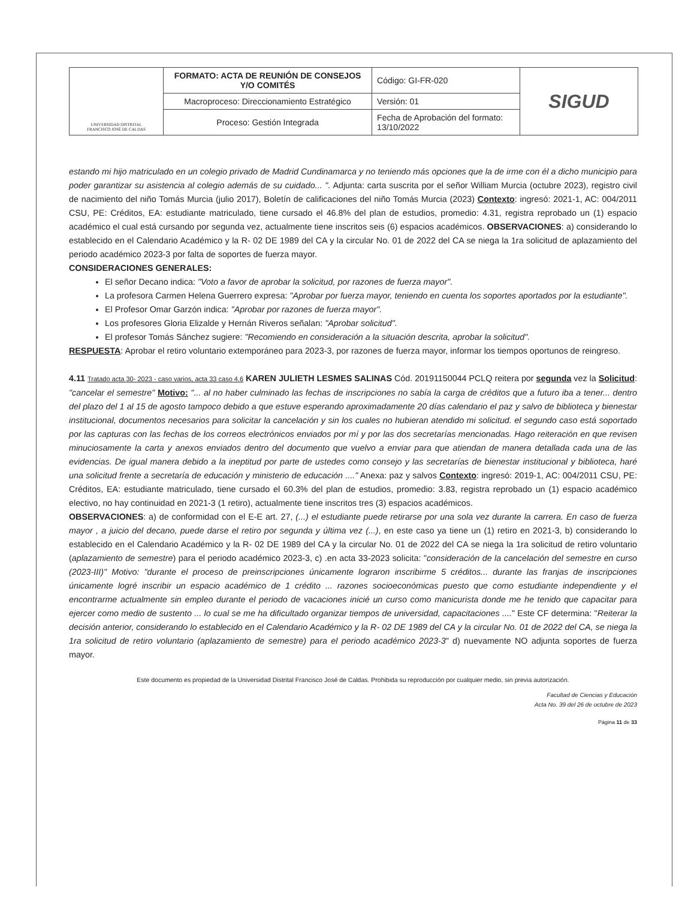| UNIVERSIDAD DISTRITAL FRANCISCO JOSÉ DE CALDAS | FORMATO: ACTA DE REUNIÓN DE CONSEJOS Y/O COMITÉS | Código: GI-FR-020 | SIGUD |
| | Macroproceso: Direccionamiento Estratégico | Versión: 01 | |
| | Proceso: Gestión Integrada | Fecha de Aprobación del formato: 13/10/2022 | |
estando mi hijo matriculado en un colegio privado de Madrid Cundinamarca y no teniendo más opciones que la de irme con él a dicho municipio para poder garantizar su asistencia al colegio además de su cuidado... ". Adjunta: carta suscrita por el señor William Murcia (octubre 2023), registro civil de nacimiento del niño Tomás Murcia (julio 2017), Boletín de calificaciones del niño Tomás Murcia (2023) Contexto: ingresó: 2021-1, AC: 004/2011 CSU, PE: Créditos, EA: estudiante matriculado, tiene cursado el 46.8% del plan de estudios, promedio: 4.31, registra reprobado un (1) espacio académico el cual está cursando por segunda vez, actualmente tiene inscritos seis (6) espacios académicos. OBSERVACIONES: a) considerando lo establecido en el Calendario Académico y la R- 02 DE 1989 del CA y la circular No. 01 de 2022 del CA se niega la 1ra solicitud de aplazamiento del periodo académico 2023-3 por falta de soportes de fuerza mayor.
CONSIDERACIONES GENERALES:
El señor Decano indica: "Voto a favor de aprobar la solicitud, por razones de fuerza mayor".
La profesora Carmen Helena Guerrero expresa: "Aprobar por fuerza mayor, teniendo en cuenta los soportes aportados por la estudiante".
El Profesor Omar Garzón indica: "Aprobar por razones de fuerza mayor".
Los profesores Gloria Elizalde y Hernán Riveros señalan: "Aprobar solicitud".
El profesor Tomás Sánchez sugiere: "Recomiendo en consideración a la situación descrita, aprobar la solicitud".
RESPUESTA: Aprobar el retiro voluntario extemporáneo para 2023-3, por razones de fuerza mayor, informar los tiempos oportunos de reingreso.
4.11 Tratado acta 30- 2023 - caso varios, acta 33 caso 4.6 KAREN JULIETH LESMES SALINAS Cód. 20191150044 PCLQ reitera por segunda vez la Solicitud: "cancelar el semestre" Motivo: "... al no haber culminado las fechas de inscripciones no sabía la carga de créditos que a futuro iba a tener... dentro del plazo del 1 al 15 de agosto tampoco debido a que estuve esperando aproximadamente 20 días calendario el paz y salvo de biblioteca y bienestar institucional, documentos necesarios para solicitar la cancelación y sin los cuales no hubieran atendido mi solicitud. el segundo caso está soportado por las capturas con las fechas de los correos electrónicos enviados por mí y por las dos secretarías mencionadas. Hago reiteración en que revisen minuciosamente la carta y anexos enviados dentro del documento que vuelvo a enviar para que atiendan de manera detallada cada una de las evidencias. De igual manera debido a la ineptitud por parte de ustedes como consejo y las secretarías de bienestar institucional y biblioteca, haré una solicitud frente a secretaría de educación y ministerio de educación ...." Anexa: paz y salvos Contexto: ingresó: 2019-1, AC: 004/2011 CSU, PE: Créditos, EA: estudiante matriculado, tiene cursado el 60.3% del plan de estudios, promedio: 3.83, registra reprobado un (1) espacio académico electivo, no hay continuidad en 2021-3 (1 retiro), actualmente tiene inscritos tres (3) espacios académicos.
OBSERVACIONES: a) de conformidad con el E-E art. 27, (...) el estudiante puede retirarse por una sola vez durante la carrera. En caso de fuerza mayor , a juicio del decano, puede darse el retiro por segunda y última vez (...), en este caso ya tiene un (1) retiro en 2021-3, b) considerando lo establecido en el Calendario Académico y la R- 02 DE 1989 del CA y la circular No. 01 de 2022 del CA se niega la 1ra solicitud de retiro voluntario (aplazamiento de semestre) para el periodo académico 2023-3, c) .en acta 33-2023 solicita: "consideración de la cancelación del semestre en curso (2023-III)" Motivo: "durante el proceso de preinscripciones únicamente lograron inscribirme 5 créditos... durante las franjas de inscripciones únicamente logré inscribir un espacio académico de 1 crédito ... razones socioeconómicas puesto que como estudiante independiente y el encontrarme actualmente sin empleo durante el periodo de vacaciones inicié un curso como manicurista donde me he tenido que capacitar para ejercer como medio de sustento ... lo cual se me ha dificultado organizar tiempos de universidad, capacitaciones ...." Este CF determina: "Reiterar la decisión anterior, considerando lo establecido en el Calendario Académico y la R- 02 DE 1989 del CA y la circular No. 01 de 2022 del CA, se niega la 1ra solicitud de retiro voluntario (aplazamiento de semestre) para el periodo académico 2023-3" d) nuevamente NO adjunta soportes de fuerza mayor.
Este documento es propiedad de la Universidad Distrital Francisco José de Caldas. Prohibida su reproducción por cualquier medio, sin previa autorización.
Facultad de Ciencias y Educación
Acta No. 39 del 26 de octubre de 2023
Página 11 de 33